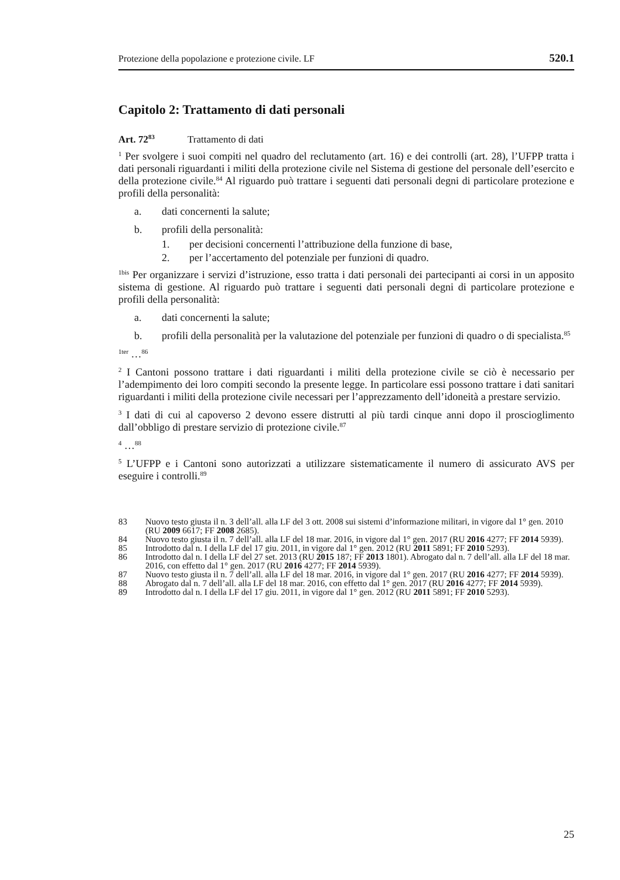Protezione della popolazione e protezione civile. LF 520.1
Capitolo 2: Trattamento di dati personali
Art. 72<sup>83</sup> Trattamento di dati
<sup>1</sup> Per svolgere i suoi compiti nel quadro del reclutamento (art. 16) e dei controlli (art. 28), l’UFPP tratta i dati personali riguardanti i militi della protezione civile nel Sistema di gestione del personale dell’esercito e della protezione civile.<sup>84</sup> Al riguardo può trattare i seguenti dati personali degni di particolare protezione e profili della personalità:
a. dati concernenti la salute;
b. profili della personalità:
1. per decisioni concernenti l’attribuzione della funzione di base,
2. per l’accertamento del potenziale per funzioni di quadro.
<sup>1bis</sup> Per organizzare i servizi d’istruzione, esso tratta i dati personali dei partecipanti ai corsi in un apposito sistema di gestione. Al riguardo può trattare i seguenti dati personali degni di particolare protezione e profili della personalità:
a. dati concernenti la salute;
b. profili della personalità per la valutazione del potenziale per funzioni di quadro o di specialista.<sup>85</sup>
<sup>1ter</sup> …<sup>86</sup>
<sup>2</sup> I Cantoni possono trattare i dati riguardanti i militi della protezione civile se ciò è necessario per l’adempimento dei loro compiti secondo la presente legge. In particolare essi possono trattare i dati sanitari riguardanti i militi della protezione civile necessari per l’apprezzamento dell’idoneità a prestare servizio.
<sup>3</sup> I dati di cui al capoverso 2 devono essere distrutti al più tardi cinque anni dopo il proscioglimento dall’obbligo di prestare servizio di protezione civile.<sup>87</sup>
<sup>4</sup> …<sup>88</sup>
<sup>5</sup> L’UFPP e i Cantoni sono autorizzati a utilizzare sistematicamente il numero di assicurato AVS per eseguire i controlli.<sup>89</sup>
83 Nuovo testo giusta il n. 3 dell’all. alla LF del 3 ott. 2008 sui sistemi d’informazione militari, in vigore dal 1° gen. 2010 (RU 2009 6617; FF 2008 2685).
84 Nuovo testo giusta il n. 7 dell’all. alla LF del 18 mar. 2016, in vigore dal 1° gen. 2017 (RU 2016 4277; FF 2014 5939).
85 Introdotto dal n. I della LF del 17 giu. 2011, in vigore dal 1° gen. 2012 (RU 2011 5891; FF 2010 5293).
86 Introdotto dal n. I della LF del 27 set. 2013 (RU 2015 187; FF 2013 1801). Abrogato dal n. 7 dell’all. alla LF del 18 mar. 2016, con effetto dal 1° gen. 2017 (RU 2016 4277; FF 2014 5939).
87 Nuovo testo giusta il n. 7 dell’all. alla LF del 18 mar. 2016, in vigore dal 1° gen. 2017 (RU 2016 4277; FF 2014 5939).
88 Abrogato dal n. 7 dell’all. alla LF del 18 mar. 2016, con effetto dal 1° gen. 2017 (RU 2016 4277; FF 2014 5939).
89 Introdotto dal n. I della LF del 17 giu. 2011, in vigore dal 1° gen. 2012 (RU 2011 5891; FF 2010 5293).
25